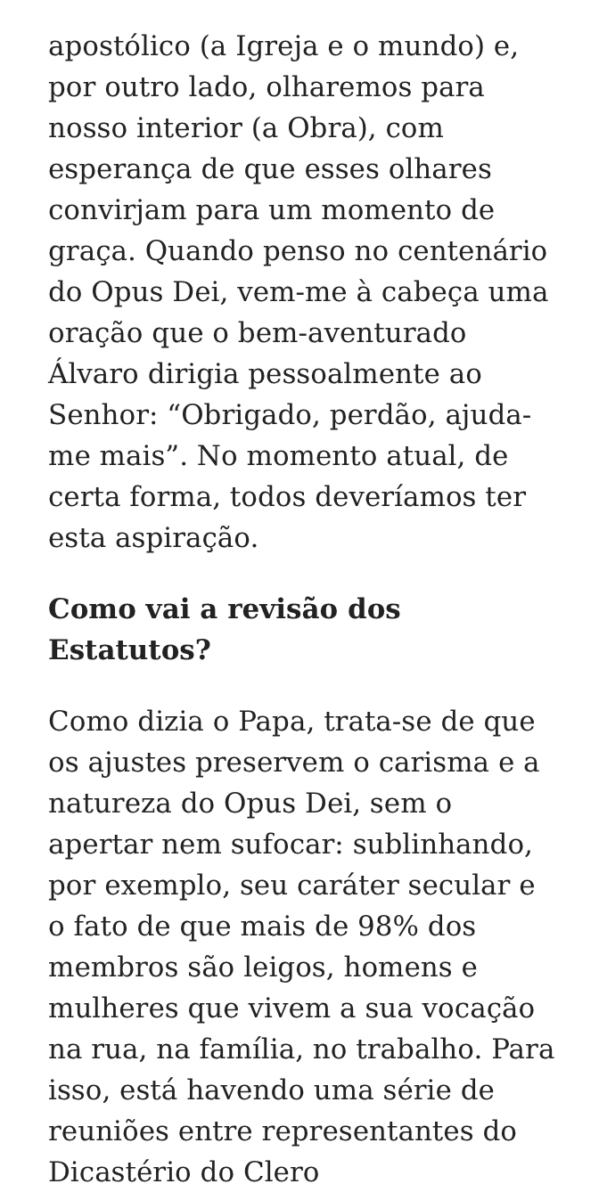apostólico (a Igreja e o mundo) e, por outro lado, olharemos para nosso interior (a Obra), com esperança de que esses olhares convirjam para um momento de graça. Quando penso no centenário do Opus Dei, vem-me à cabeça uma oração que o bem-aventurado Álvaro dirigia pessoalmente ao Senhor: “Obrigado, perdão, ajuda-me mais”. No momento atual, de certa forma, todos deveríamos ter esta aspiração.
Como vai a revisão dos Estatutos?
Como dizia o Papa, trata-se de que os ajustes preservem o carisma e a natureza do Opus Dei, sem o apertar nem sufocar: sublinhando, por exemplo, seu caráter secular e o fato de que mais de 98% dos membros são leigos, homens e mulheres que vivem a sua vocação na rua, na família, no trabalho. Para isso, está havendo uma série de reuniões entre representantes do Dicastério do Clero